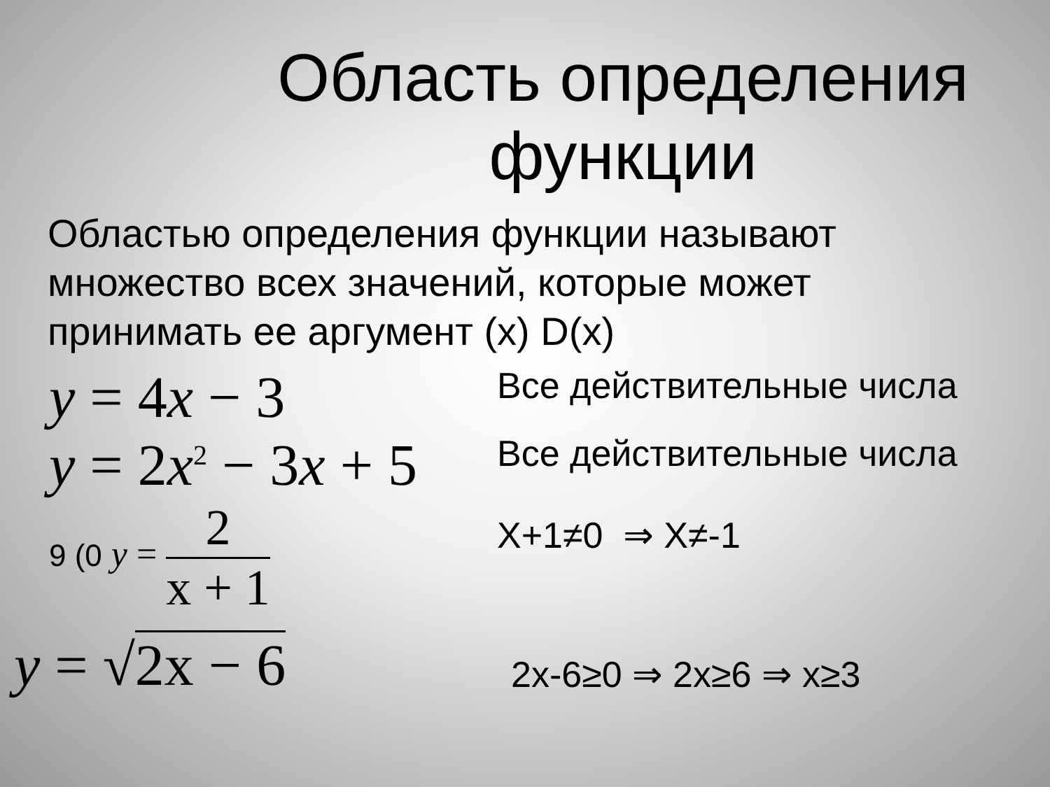Область определения функции
Областью определения функции называют множество всех значений, которые может принимать ее аргумент (x) D(x)
y = 4x − 3
Все действительные числа
y = 2x<sup>2</sup> − 3x + 5
Все действительные числа
9 (0 y =
2
x + 1
X+1≠0 ⇒ X≠-1
y = √2x − 6
2x-6≥0 ⇒ 2x≥6 ⇒ x≥3